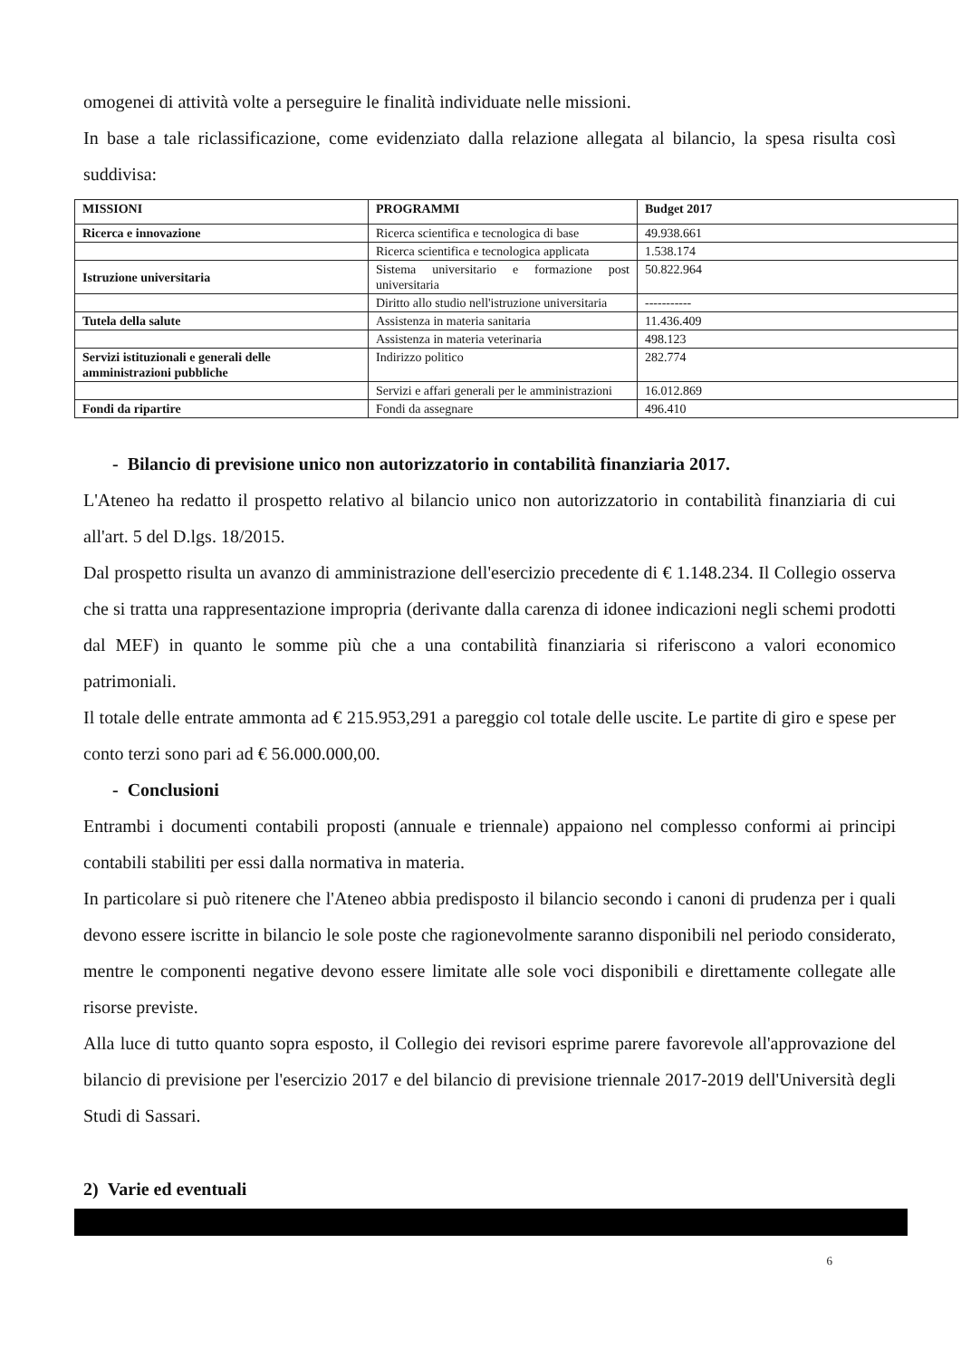omogenei di attività volte a perseguire le finalità individuate nelle missioni.
In base a tale riclassificazione, come evidenziato dalla relazione allegata al bilancio, la spesa risulta così suddivisa:
| MISSIONI | PROGRAMMI | Budget 2017 |
| Ricerca e innovazione | Ricerca scientifica e tecnologica di base | 49.938.661 |
| | Ricerca scientifica e tecnologica applicata | 1.538.174 |
| Istruzione universitaria | Sistema universitario e formazione post universitaria | 50.822.964 |
| | Diritto allo studio nell'istruzione universitaria | ----------- |
| Tutela della salute | Assistenza in materia sanitaria | 11.436.409 |
| | Assistenza in materia veterinaria | 498.123 |
| Servizi istituzionali e generali delle amministrazioni pubbliche | Indirizzo politico | 282.774 |
| | Servizi e affari generali per le amministrazioni | 16.012.869 |
| Fondi da ripartire | Fondi da assegnare | 496.410 |
- Bilancio di previsione unico non autorizzatorio in contabilità finanziaria 2017.
L'Ateneo ha redatto il prospetto relativo al bilancio unico non autorizzatorio in contabilità finanziaria di cui all'art. 5 del D.lgs. 18/2015.
Dal prospetto risulta un avanzo di amministrazione dell'esercizio precedente di € 1.148.234. Il Collegio osserva che si tratta una rappresentazione impropria (derivante dalla carenza di idonee indicazioni negli schemi prodotti dal MEF) in quanto le somme più che a una contabilità finanziaria si riferiscono a valori economico patrimoniali.
Il totale delle entrate ammonta ad € 215.953,291 a pareggio col totale delle uscite. Le partite di giro e spese per conto terzi sono pari ad € 56.000.000,00.
- Conclusioni
Entrambi i documenti contabili proposti (annuale e triennale) appaiono nel complesso conformi ai principi contabili stabiliti per essi dalla normativa in materia.
In particolare si può ritenere che l'Ateneo abbia predisposto il bilancio secondo i canoni di prudenza per i quali devono essere iscritte in bilancio le sole poste che ragionevolmente saranno disponibili nel periodo considerato, mentre le componenti negative devono essere limitate alle sole voci disponibili e direttamente collegate alle risorse previste.
Alla luce di tutto quanto sopra esposto, il Collegio dei revisori esprime parere favorevole all'approvazione del bilancio di previsione per l'esercizio 2017 e del bilancio di previsione triennale 2017-2019 dell'Università degli Studi di Sassari.
2) Varie ed eventuali
6